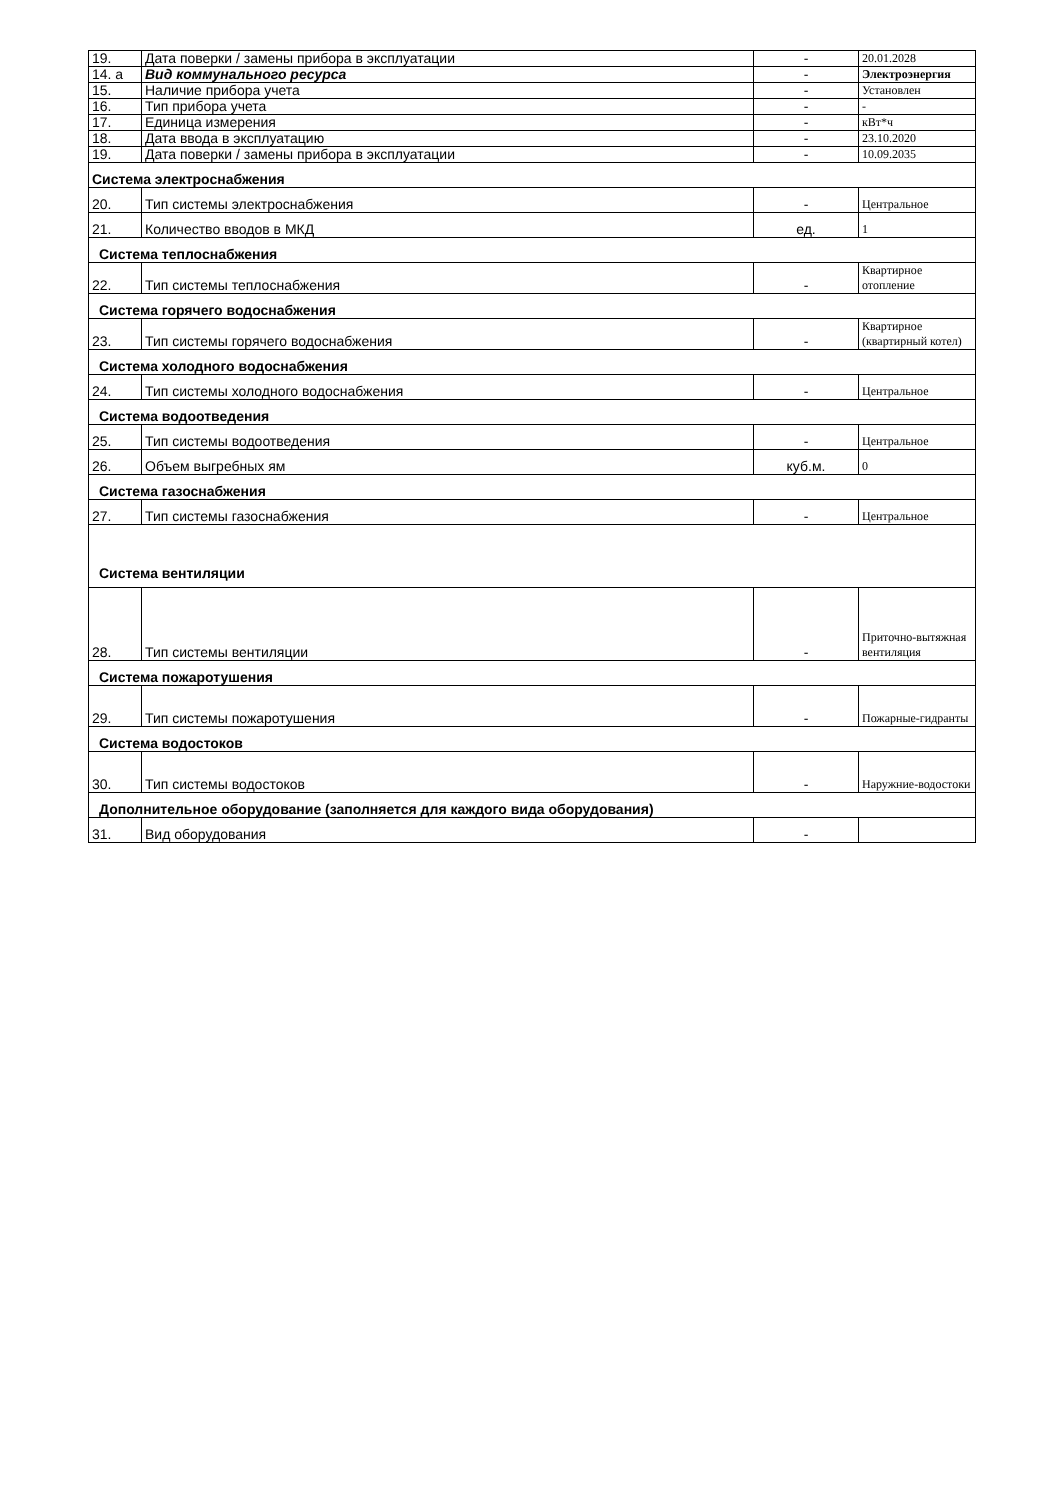| 19. | Дата поверки / замены прибора в эксплуатации | - | 20.01.2028 |
| 14. а | Вид коммунального ресурса | - | Электроэнергия |
| 15. | Наличие прибора учета | - | Установлен |
| 16. | Тип прибора учета | - | - |
| 17. | Единица измерения | - | кВт*ч |
| 18. | Дата ввода в эксплуатацию | - | 23.10.2020 |
| 19. | Дата поверки / замены прибора в эксплуатации | - | 10.09.2035 |
| Система электроснабжения | | | |
| 20. | Тип системы электроснабжения | - | Центральное |
| 21. | Количество вводов в МКД | ед. | 1 |
| Система теплоснабжения | | | |
| 22. | Тип системы теплоснабжения | - | Квартирное отопление |
| Система горячего водоснабжения | | | |
| 23. | Тип системы горячего водоснабжения | - | Квартирное (квартирный котел) |
| Система холодного водоснабжения | | | |
| 24. | Тип системы холодного водоснабжения | - | Центральное |
| Система водоотведения | | | |
| 25. | Тип системы водоотведения | - | Центральное |
| 26. | Объем выгребных ям | куб.м. | 0 |
| Система газоснабжения | | | |
| 27. | Тип системы газоснабжения | - | Центральное |
| Система вентиляции | | | |
| 28. | Тип системы вентиляции | - | Приточно-вытяжная вентиляция |
| Система пожаротушения | | | |
| 29. | Тип системы пожаротушения | - | Пожарные-гидранты |
| Система водостоков | | | |
| 30. | Тип системы водостоков | - | Наружние-водостоки |
| Дополнительное оборудование (заполняется для каждого вида оборудования) | | | |
| 31. | Вид оборудования | - | |